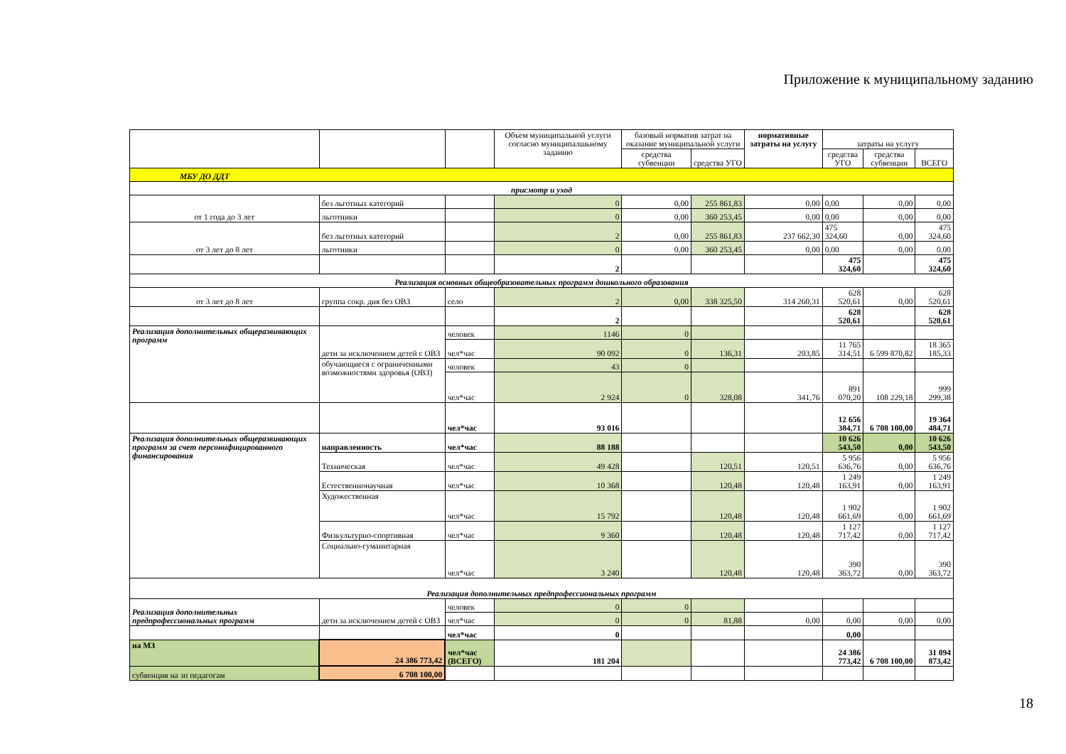Приложение к муниципальному заданию
| | | | Объем муниципальной услуги согласно муниципалшьному заданию | базовый норматив затрат на оказание муниципальной услуги | | нормативные затраты на услугу | затраты на услугу | | |
| | | | | средства субвенции | средства УГО | | средства УГО | средства субвенции | ВСЕГО |
| МБУ ДО ДДТ | | | | | | | | | |
| присмотр и уход | | | | | | | | | |
| от 1 года до 3 лет | без льготных категорий | | 0 | 0,00 | 255 861,83 | 0,00 | 0,00 | 0,00 | 0,00 |
| | льготники | | 0 | 0,00 | 360 253,45 | 0,00 | 0,00 | 0,00 | 0,00 |
| от 3 лет до 8 лет | без льготных категорий | | 2 | 0,00 | 255 861,83 | 237 662,30 | 475 324,60 | 0,00 | 475 324,60 |
| | льготники | | 0 | 0,00 | 360 253,45 | 0,00 | 0,00 | 0,00 | 0,00 |
| | | | 2 | | | | 475 324,60 | | 475 324,60 |
| Реализация основных общеобразовательных программ дошкольного образования | | | | | | | | | |
| от 3 лет до 8 лет | группа сокр. дня без ОВЗ | село | 2 | 0,00 | 338 325,50 | 314 260,31 | 628 520,61 | 0,00 | 628 520,61 |
| | | | 2 | | | | 628 520,61 | | 628 520,61 |
| Реализация дополнительных общеразвивающих программ | дети за исключением детей с ОВЗ | человек | 1146 | 0 | | | | | |
| | | чел*час | 90 092 | 0 | 136,31 | 203,85 | 11 765 314,51 | 6 599 870,82 | 18 365 185,33 |
| | обучающиеся с ограниченными возможностями здоровья (ОВЗ) | человек | 43 | 0 | | | | | |
| | | чел*час | 2 924 | 0 | 328,08 | 341,76 | 891 070,20 | 108 229,18 | 999 299,38 |
| | | чел*час | 93 016 | | | | 12 656 384,71 | 6 708 100,00 | 19 364 484,71 |
| Реализация дополнительных общеразвивающих программ за счет персонифицированного финансирования | направленность | чел*час | 88 188 | | | | 10 626 543,50 | 0,00 | 10 626 543,50 |
| | Техническая | чел*час | 49 428 | | 120,51 | 120,51 | 5 956 636,76 | 0,00 | 5 956 636,76 |
| | Естественнонаучная | чел*час | 10 368 | | 120,48 | 120,48 | 1 249 163,91 | 0,00 | 1 249 163,91 |
| | Художественная | чел*час | 15 792 | | 120,48 | 120,48 | 1 902 661,69 | 0,00 | 1 902 661,69 |
| | Физкультурно-спортивная | чел*час | 9 360 | | 120,48 | 120,48 | 1 127 717,42 | 0,00 | 1 127 717,42 |
| | Социально-гуманитарная | чел*час | 3 240 | | 120,48 | 120,48 | 390 363,72 | 0,00 | 390 363,72 |
| Реализация дополнительных предпрофессиональных программ | | | | | | | | | |
| Реализация дополнительных предпрофессиональных программ | дети за исключением детей с ОВЗ | человек | 0 | 0 | | | | | |
| | | чел*час | 0 | 0 | 81,88 | 0,00 | 0,00 | 0,00 | 0,00 |
| | | чел*час | 0 | | | | 0,00 | | |
| на МЗ | 24 386 773,42 | чел*час (ВСЕГО) | 181 204 | | | | 24 386 773,42 | 6 708 100,00 | 31 094 873,42 |
| субвенция на зп педагогам | 6 708 100,00 | | | | | | | | |
18